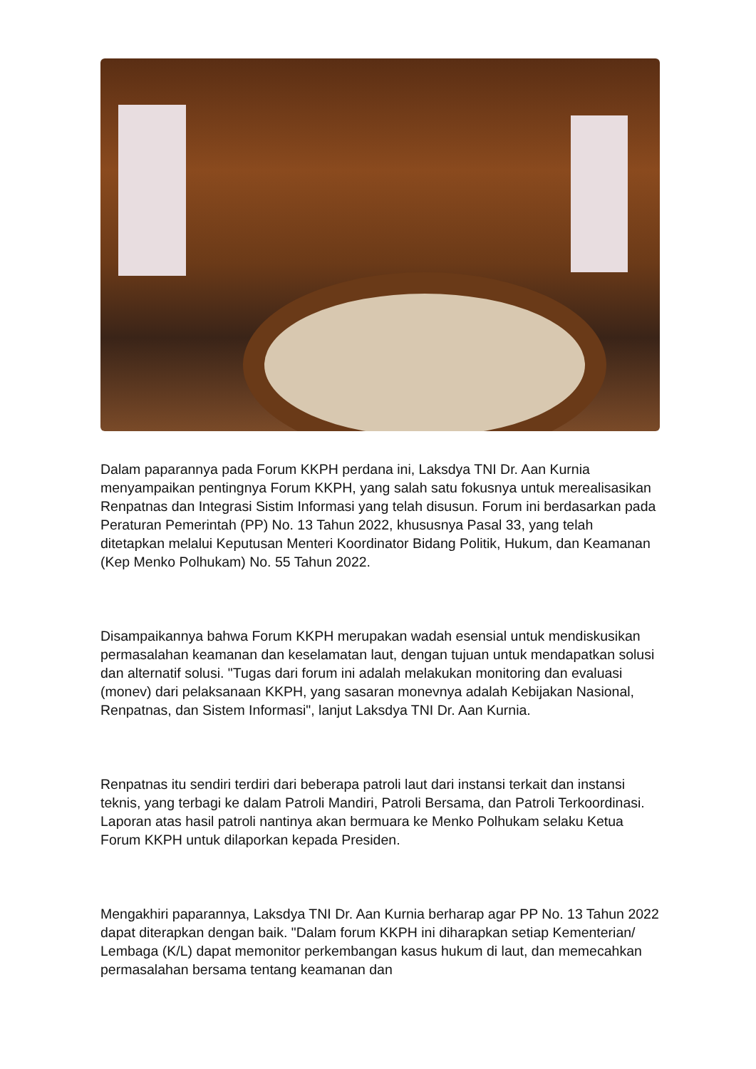Dalam paparannya pada Forum KKPH perdana ini, Laksdya TNI Dr. Aan Kurnia menyampaikan pentingnya Forum KKPH, yang salah satu fokusnya untuk merealisasikan Renpatnas dan Integrasi Sistim Informasi yang telah disusun. Forum ini berdasarkan pada Peraturan Pemerintah (PP) No. 13 Tahun 2022, khususnya Pasal 33, yang telah ditetapkan melalui Keputusan Menteri Koordinator Bidang Politik, Hukum, dan Keamanan (Kep Menko Polhukam) No. 55 Tahun 2022.
Disampaikannya bahwa Forum KKPH merupakan wadah esensial untuk mendiskusikan permasalahan keamanan dan keselamatan laut, dengan tujuan untuk mendapatkan solusi dan alternatif solusi. "Tugas dari forum ini adalah melakukan monitoring dan evaluasi (monev) dari pelaksanaan KKPH, yang sasaran monevnya adalah Kebijakan Nasional, Renpatnas, dan Sistem Informasi", lanjut Laksdya TNI Dr. Aan Kurnia.
Renpatnas itu sendiri terdiri dari beberapa patroli laut dari instansi terkait dan instansi teknis, yang terbagi ke dalam Patroli Mandiri, Patroli Bersama, dan Patroli Terkoordinasi. Laporan atas hasil patroli nantinya akan bermuara ke Menko Polhukam selaku Ketua Forum KKPH untuk dilaporkan kepada Presiden.
Mengakhiri paparannya, Laksdya TNI Dr. Aan Kurnia berharap agar PP No. 13 Tahun 2022 dapat diterapkan dengan baik. "Dalam forum KKPH ini diharapkan setiap Kementerian/ Lembaga (K/L) dapat memonitor perkembangan kasus hukum di laut, dan memecahkan permasalahan bersama tentang keamanan dan